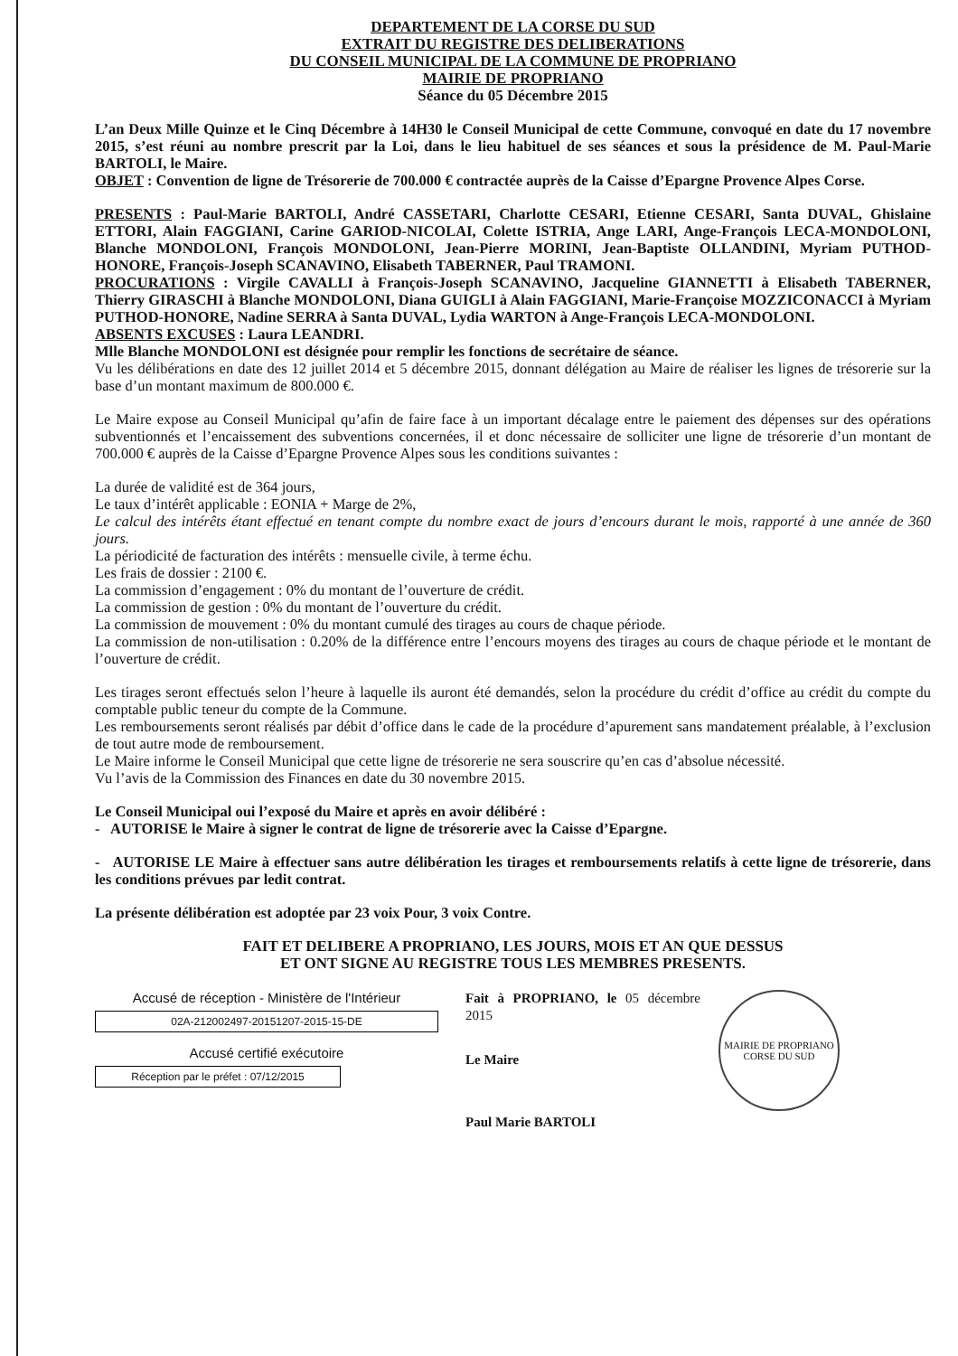DEPARTEMENT DE LA CORSE DU SUD
EXTRAIT DU REGISTRE DES DELIBERATIONS
DU CONSEIL MUNICIPAL DE LA COMMUNE DE PROPRIANO
MAIRIE DE PROPRIANO
Séance du 05 Décembre 2015
L’an Deux Mille Quinze et le Cinq Décembre à 14H30 le Conseil Municipal de cette Commune, convoqué en date du 17 novembre 2015, s’est réuni au nombre prescrit par la Loi, dans le lieu habituel de ses séances et sous la présidence de M. Paul-Marie BARTOLI, le Maire.
OBJET : Convention de ligne de Trésorerie de 700.000 € contractée auprès de la Caisse d’Epargne Provence Alpes Corse.
PRESENTS : Paul-Marie BARTOLI, André CASSETARI, Charlotte CESARI, Etienne CESARI, Santa DUVAL, Ghislaine ETTORI, Alain FAGGIANI, Carine GARIOD-NICOLAI, Colette ISTRIA, Ange LARI, Ange-François LECA-MONDOLONI, Blanche MONDOLONI, François MONDOLONI, Jean-Pierre MORINI, Jean-Baptiste OLLANDINI, Myriam PUTHOD-HONORE, François-Joseph SCANAVINO, Elisabeth TABERNER, Paul TRAMONI.
PROCURATIONS : Virgile CAVALLI à François-Joseph SCANAVINO, Jacqueline GIANNETTI à Elisabeth TABERNER, Thierry GIRASCHI à Blanche MONDOLONI, Diana GUIGLI à Alain FAGGIANI, Marie-Françoise MOZZICONACCI à Myriam PUTHOD-HONORE, Nadine SERRA à Santa DUVAL, Lydia WARTON à Ange-François LECA-MONDOLONI.
ABSENTS EXCUSES : Laura LEANDRI.
Mlle Blanche MONDOLONI est désignée pour remplir les fonctions de secrétaire de séance.
Vu les délibérations en date des 12 juillet 2014 et 5 décembre 2015, donnant délégation au Maire de réaliser les lignes de trésorerie sur la base d’un montant maximum de 800.000 €.
Le Maire expose au Conseil Municipal qu’afin de faire face à un important décalage entre le paiement des dépenses sur des opérations subventionnés et l’encaissement des subventions concernées, il et donc nécessaire de solliciter une ligne de trésorerie d’un montant de 700.000 € auprès de la Caisse d’Epargne Provence Alpes sous les conditions suivantes :
La durée de validité est de 364 jours,
Le taux d’intérêt applicable : EONIA + Marge de 2%,
Le calcul des intérêts étant effectué en tenant compte du nombre exact de jours d’encours durant le mois, rapporté à une année de 360 jours.
La périodicité de facturation des intérêts : mensuelle civile, à terme échu.
Les frais de dossier : 2100 €.
La commission d’engagement : 0% du montant de l’ouverture de crédit.
La commission de gestion : 0% du montant de l’ouverture du crédit.
La commission de mouvement : 0% du montant cumulé des tirages au cours de chaque période.
La commission de non-utilisation : 0.20% de la différence entre l’encours moyens des tirages au cours de chaque période et le montant de l’ouverture de crédit.
Les tirages seront effectués selon l’heure à laquelle ils auront été demandés, selon la procédure du crédit d’office au crédit du compte du comptable public teneur du compte de la Commune.
Les remboursements seront réalisés par débit d’office dans le cade de la procédure d’apurement sans mandatement préalable, à l’exclusion de tout autre mode de remboursement.
Le Maire informe le Conseil Municipal que cette ligne de trésorerie ne sera souscrire qu’en cas d’absolue nécessité.
Vu l’avis de la Commission des Finances en date du 30 novembre 2015.
Le Conseil Municipal oui l’exposé du Maire et après en avoir délibéré :
- AUTORISE le Maire à signer le contrat de ligne de trésorerie avec la Caisse d’Epargne.
- AUTORISE LE Maire à effectuer sans autre délibération les tirages et remboursements relatifs à cette ligne de trésorerie, dans les conditions prévues par ledit contrat.
La présente délibération est adoptée par 23 voix Pour, 3 voix Contre.
FAIT ET DELIBERE A PROPRIANO, LES JOURS, MOIS ET AN QUE DESSUS
ET ONT SIGNE AU REGISTRE TOUS LES MEMBRES PRESENTS.
Accusé de réception - Ministère de l'Intérieur
02A-212002497-20151207-2015-15-DE
Accusé certifié exécutoire
Réception par le préfet : 07/12/2015
Fait à PROPRIANO, le 05 décembre 2015
Le Maire
Paul Marie BARTOLI
MAIRIE DE PROPRIANO
CORSE DU SUD